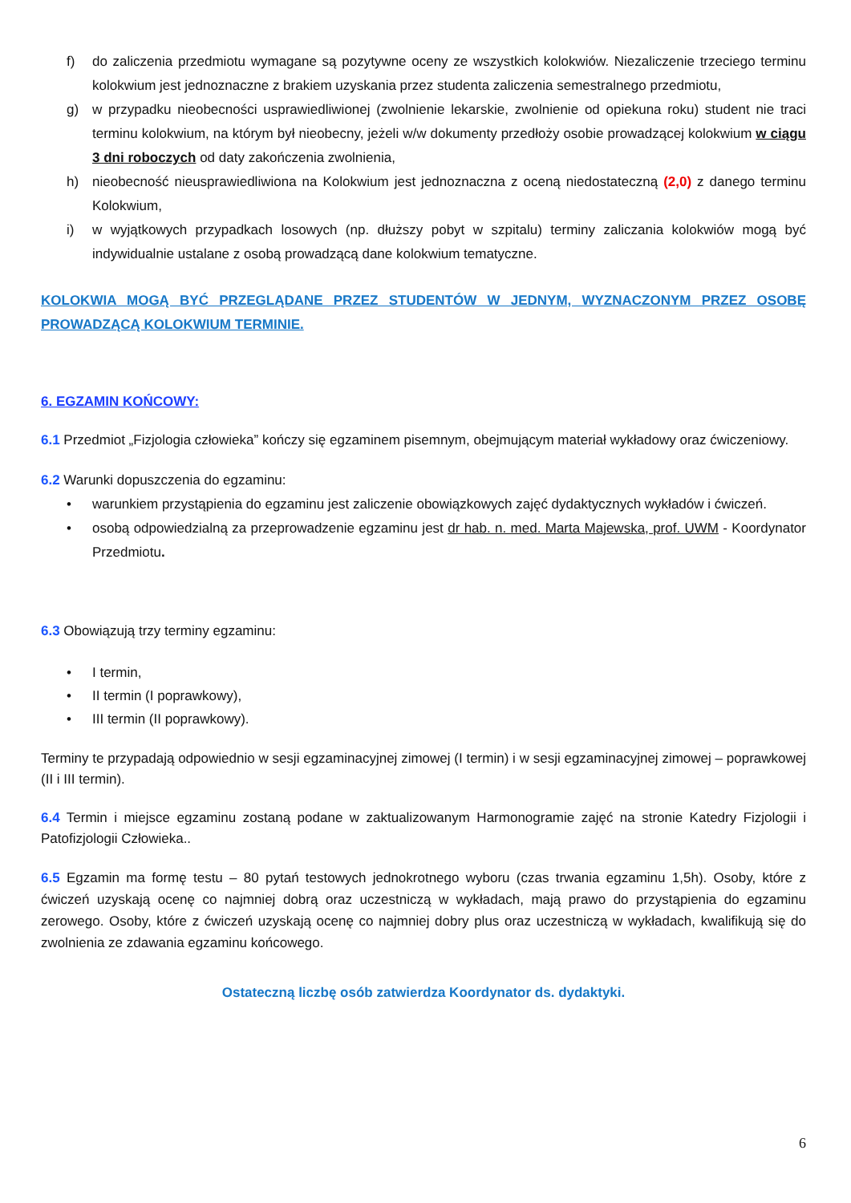f) do zaliczenia przedmiotu wymagane są pozytywne oceny ze wszystkich kolokwiów. Niezaliczenie trzeciego terminu kolokwium jest jednoznaczne z brakiem uzyskania przez studenta zaliczenia semestralnego przedmiotu,
g) w przypadku nieobecności usprawiedliwionej (zwolnienie lekarskie, zwolnienie od opiekuna roku) student nie traci terminu kolokwium, na którym był nieobecny, jeżeli w/w dokumenty przedłoży osobie prowadzącej kolokwium w ciągu 3 dni roboczych od daty zakończenia zwolnienia,
h) nieobecność nieusprawiedliwiona na Kolokwium jest jednoznaczna z oceną niedostateczną (2,0) z danego terminu Kolokwium,
i) w wyjątkowych przypadkach losowych (np. dłuższy pobyt w szpitalu) terminy zaliczania kolokwiów mogą być indywidualnie ustalane z osobą prowadzącą dane kolokwium tematyczne.
KOLOKWIA MOGĄ BYĆ PRZEGLĄDANE PRZEZ STUDENTÓW W JEDNYM, WYZNACZONYM PRZEZ OSOBĘ PROWADZĄCĄ KOLOKWIUM TERMINIE.
6. EGZAMIN KOŃCOWY:
6.1 Przedmiot „Fizjologia człowieka” kończy się egzaminem pisemnym, obejmującym materiał wykładowy oraz ćwiczeniowy.
6.2 Warunki dopuszczenia do egzaminu:
• warunkiem przystąpienia do egzaminu jest zaliczenie obowiązkowych zajęć dydaktycznych wykładów i ćwiczeń.
• osobą odpowiedzialną za przeprowadzenie egzaminu jest dr hab. n. med. Marta Majewska, prof. UWM - Koordynator Przedmiotu.
6.3 Obowiązują trzy terminy egzaminu:
• I termin,
• II termin (I poprawkowy),
• III termin (II poprawkowy).
Terminy te przypadają odpowiednio w sesji egzaminacyjnej zimowej (I termin) i w sesji egzaminacyjnej zimowej – poprawkowej (II i III termin).
6.4 Termin i miejsce egzaminu zostaną podane w zaktualizowanym Harmonogramie zajęć na stronie Katedry Fizjologii i Patofizjologii Człowieka..
6.5 Egzamin ma formę testu – 80 pytań testowych jednokrotnego wyboru (czas trwania egzaminu 1,5h). Osoby, które z ćwiczeń uzyskają ocenę co najmniej dobrą oraz uczestniczą w wykładach, mają prawo do przystąpienia do egzaminu zerowego. Osoby, które z ćwiczeń uzyskają ocenę co najmniej dobry plus oraz uczestniczą w wykładach, kwalifikują się do zwolnienia ze zdawania egzaminu końcowego.
Ostateczną liczbę osób zatwierdza Koordynator ds. dydaktyki.
6